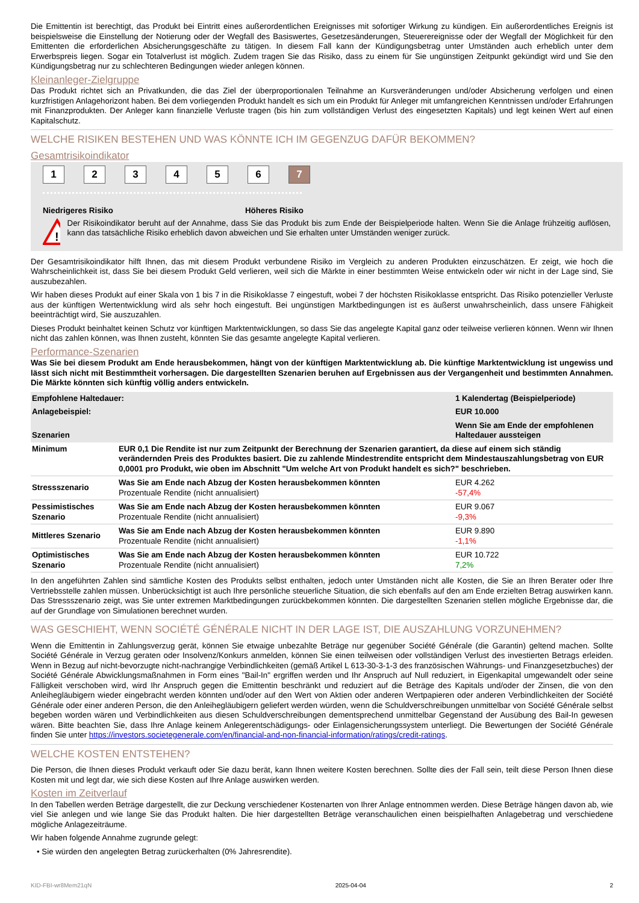Die Emittentin ist berechtigt, das Produkt bei Eintritt eines außerordentlichen Ereignisses mit sofortiger Wirkung zu kündigen. Ein außerordentliches Ereignis ist beispielsweise die Einstellung der Notierung oder der Wegfall des Basiswertes, Gesetzesänderungen, Steuerereignisse oder der Wegfall der Möglichkeit für den Emittenten die erforderlichen Absicherungsgeschäfte zu tätigen. In diesem Fall kann der Kündigungsbetrag unter Umständen auch erheblich unter dem Erwerbspreis liegen. Sogar ein Totalverlust ist möglich. Zudem tragen Sie das Risiko, dass zu einem für Sie ungünstigen Zeitpunkt gekündigt wird und Sie den Kündigungsbetrag nur zu schlechteren Bedingungen wieder anlegen können.
Kleinanleger-Zielgruppe
Das Produkt richtet sich an Privatkunden, die das Ziel der überproportionalen Teilnahme an Kursveränderungen und/oder Absicherung verfolgen und einen kurzfristigen Anlagehorizont haben. Bei dem vorliegenden Produkt handelt es sich um ein Produkt für Anleger mit umfangreichen Kenntnissen und/oder Erfahrungen mit Finanzprodukten. Der Anleger kann finanzielle Verluste tragen (bis hin zum vollständigen Verlust des eingesetzten Kapitals) und legt keinen Wert auf einen Kapitalschutz.
WELCHE RISIKEN BESTEHEN UND WAS KÖNNTE ICH IM GEGENZUG DAFÜR BEKOMMEN?
Gesamtrisikoindikator
123456 7
Niedrigeres Risiko Höheres Risiko
!
Der Risikoindikator beruht auf der Annahme, dass Sie das Produkt bis zum Ende der Beispielperiode halten. Wenn Sie die Anlage frühzeitig auflösen, kann das tatsächliche Risiko erheblich davon abweichen und Sie erhalten unter Umständen weniger zurück.
Der Gesamtrisikoindikator hilft Ihnen, das mit diesem Produkt verbundene Risiko im Vergleich zu anderen Produkten einzuschätzen. Er zeigt, wie hoch die Wahrscheinlichkeit ist, dass Sie bei diesem Produkt Geld verlieren, weil sich die Märkte in einer bestimmten Weise entwickeln oder wir nicht in der Lage sind, Sie auszubezahlen.
Wir haben dieses Produkt auf einer Skala von 1 bis 7 in die Risikoklasse 7 eingestuft, wobei 7 der höchsten Risikoklasse entspricht. Das Risiko potenzieller Verluste aus der künftigen Wertentwicklung wird als sehr hoch eingestuft. Bei ungünstigen Marktbedingungen ist es äußerst unwahrscheinlich, dass unsere Fähigkeit beeinträchtigt wird, Sie auszuzahlen.
Dieses Produkt beinhaltet keinen Schutz vor künftigen Marktentwicklungen, so dass Sie das angelegte Kapital ganz oder teilweise verlieren können. Wenn wir Ihnen nicht das zahlen können, was Ihnen zusteht, könnten Sie das gesamte angelegte Kapital verlieren.
Performance-Szenarien
Was Sie bei diesem Produkt am Ende herausbekommen, hängt von der künftigen Marktentwicklung ab. Die künftige Marktentwicklung ist ungewiss und lässt sich nicht mit Bestimmtheit vorhersagen. Die dargestellten Szenarien beruhen auf Ergebnissen aus der Vergangenheit und bestimmten Annahmen. Die Märkte könnten sich künftig völlig anders entwickeln.
| Empfohlene Haltedauer: | | 1 Kalendertag (Beispielperiode) |
| Anlagebeispiel: | | EUR 10.000 |
| Szenarien | | Wenn Sie am Ende der empfohlenen Haltedauer aussteigen |
| Minimum | EUR 0,1 Die Rendite ist nur zum Zeitpunkt der Berechnung der Szenarien garantiert, da diese auf einem sich ständig verändernden Preis des Produktes basiert. Die zu zahlende Mindestrendite entspricht dem Mindestauszahlungsbetrag von EUR 0,0001 pro Produkt, wie oben im Abschnitt "Um welche Art von Produkt handelt es sich?" beschrieben. | |
| Stressszenario | Was Sie am Ende nach Abzug der Kosten herausbekommen könnten Prozentuale Rendite (nicht annualisiert) | EUR 4.262 -57,4% |
| Pessimistisches Szenario | Was Sie am Ende nach Abzug der Kosten herausbekommen könnten Prozentuale Rendite (nicht annualisiert) | EUR 9.067 -9,3% |
| Mittleres Szenario | Was Sie am Ende nach Abzug der Kosten herausbekommen könnten Prozentuale Rendite (nicht annualisiert) | EUR 9.890 -1,1% |
| Optimistisches Szenario | Was Sie am Ende nach Abzug der Kosten herausbekommen könnten Prozentuale Rendite (nicht annualisiert) | EUR 10.722 7,2% |
In den angeführten Zahlen sind sämtliche Kosten des Produkts selbst enthalten, jedoch unter Umständen nicht alle Kosten, die Sie an Ihren Berater oder Ihre Vertriebsstelle zahlen müssen. Unberücksichtigt ist auch Ihre persönliche steuerliche Situation, die sich ebenfalls auf den am Ende erzielten Betrag auswirken kann. Das Stressszenario zeigt, was Sie unter extremen Marktbedingungen zurückbekommen könnten. Die dargestellten Szenarien stellen mögliche Ergebnisse dar, die auf der Grundlage von Simulationen berechnet wurden.
WAS GESCHIEHT, WENN SOCIÉTÉ GÉNÉRALE NICHT IN DER LAGE IST, DIE AUSZAHLUNG VORZUNEHMEN?
Wenn die Emittentin in Zahlungsverzug gerät, können Sie etwaige unbezahlte Beträge nur gegenüber Société Générale (die Garantin) geltend machen. Sollte Société Générale in Verzug geraten oder Insolvenz/Konkurs anmelden, können Sie einen teilweisen oder vollständigen Verlust des investierten Betrags erleiden. Wenn in Bezug auf nicht-bevorzugte nicht-nachrangige Verbindlichkeiten (gemäß Artikel L 613-30-3-1-3 des französischen Währungs- und Finanzgesetzbuches) der Société Générale Abwicklungsmaßnahmen in Form eines "Bail-In" ergriffen werden und Ihr Anspruch auf Null reduziert, in Eigenkapital umgewandelt oder seine Fälligkeit verschoben wird, wird Ihr Anspruch gegen die Emittentin beschränkt und reduziert auf die Beträge des Kapitals und/oder der Zinsen, die von den Anleihegläubigern wieder eingebracht werden könnten und/oder auf den Wert von Aktien oder anderen Wertpapieren oder anderen Verbindlichkeiten der Société Générale oder einer anderen Person, die den Anleihegläubigern geliefert werden würden, wenn die Schuldverschreibungen unmittelbar von Société Générale selbst begeben worden wären und Verbindlichkeiten aus diesen Schuldverschreibungen dementsprechend unmittelbar Gegenstand der Ausübung des Bail-In gewesen wären. Bitte beachten Sie, dass Ihre Anlage keinem Anlegerentschädigungs- oder Einlagensicherungssystem unterliegt. Die Bewertungen der Société Générale finden Sie unter https://investors.societegenerale.com/en/financial-and-non-financial-information/ratings/credit-ratings.
WELCHE KOSTEN ENTSTEHEN?
Die Person, die Ihnen dieses Produkt verkauft oder Sie dazu berät, kann Ihnen weitere Kosten berechnen. Sollte dies der Fall sein, teilt diese Person Ihnen diese Kosten mit und legt dar, wie sich diese Kosten auf Ihre Anlage auswirken werden.
Kosten im Zeitverlauf
In den Tabellen werden Beträge dargestellt, die zur Deckung verschiedener Kostenarten von Ihrer Anlage entnommen werden. Diese Beträge hängen davon ab, wie viel Sie anlegen und wie lange Sie das Produkt halten. Die hier dargestellten Beträge veranschaulichen einen beispielhaften Anlagebetrag und verschiedene mögliche Anlagezeiträume.
Wir haben folgende Annahme zugrunde gelegt:
• Sie würden den angelegten Betrag zurückerhalten (0% Jahresrendite).
KID-FBI-wr8Mem21qN 2025-04-04 2